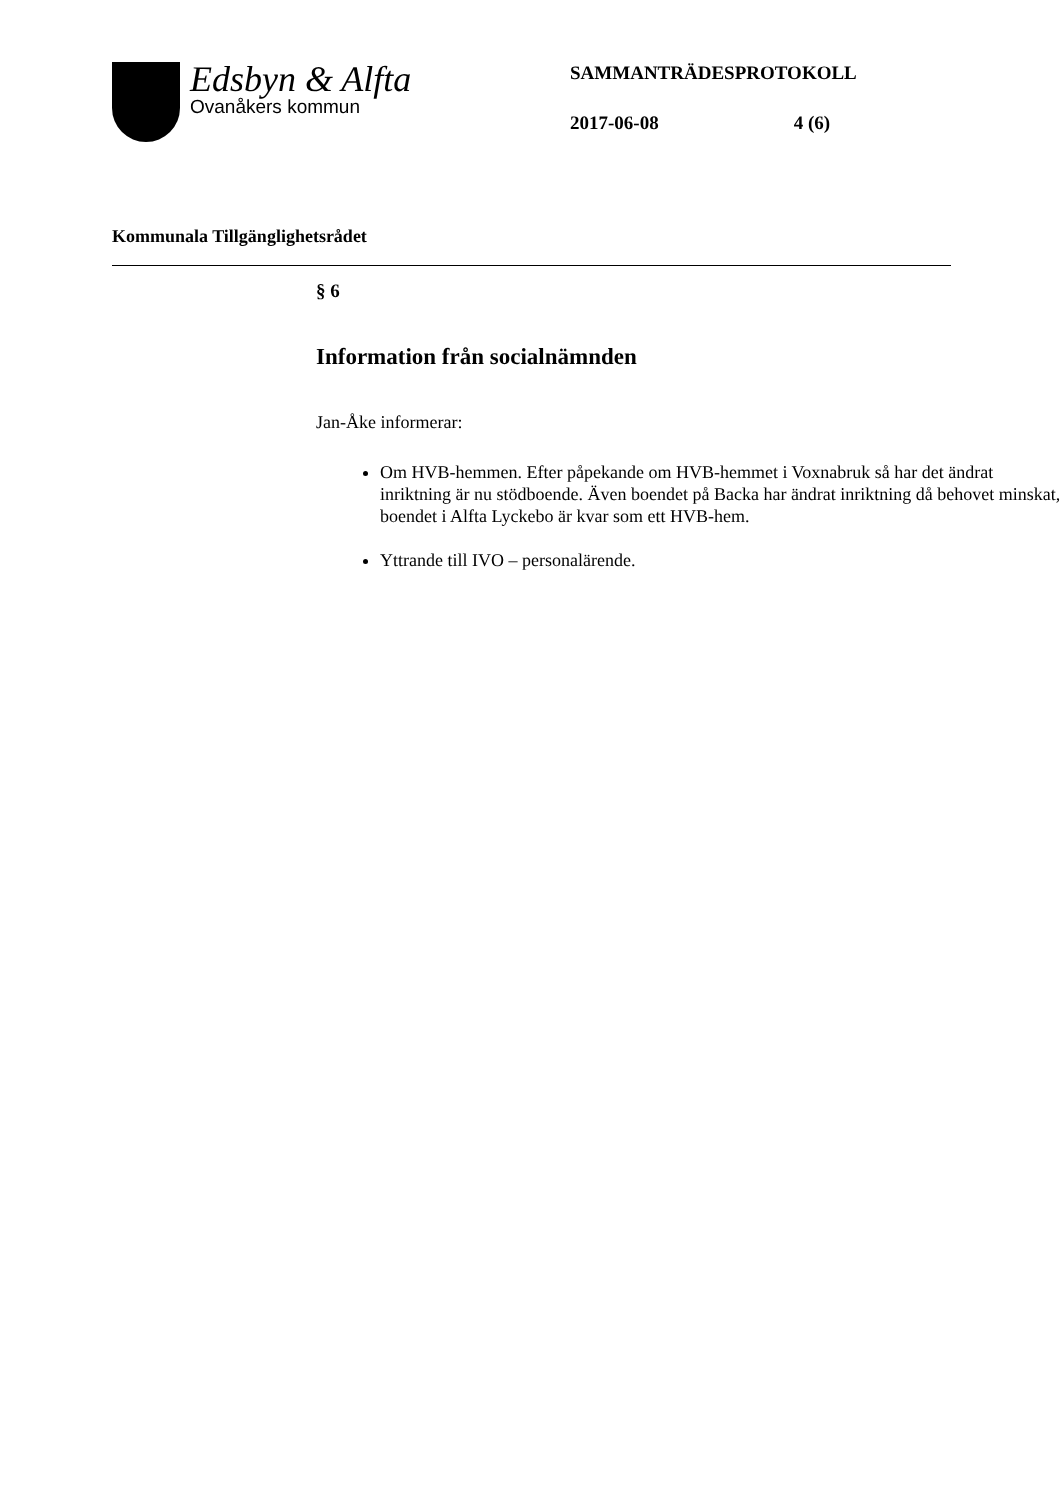Edsbyn & Alfta
Ovanåkers kommun
SAMMANTRÄDESPROTOKOLL
2017-06-08 4 (6)
Kommunala Tillgänglighetsrådet
§ 6
Information från socialnämnden
Jan-Åke informerar:
Om HVB-hemmen. Efter påpekande om HVB-hemmet i Voxnabruk så har det ändrat inriktning är nu stödboende. Även boendet på Backa har ändrat inriktning då behovet minskat, boendet i Alfta Lyckebo är kvar som ett HVB-hem.
Yttrande till IVO – personalärende.